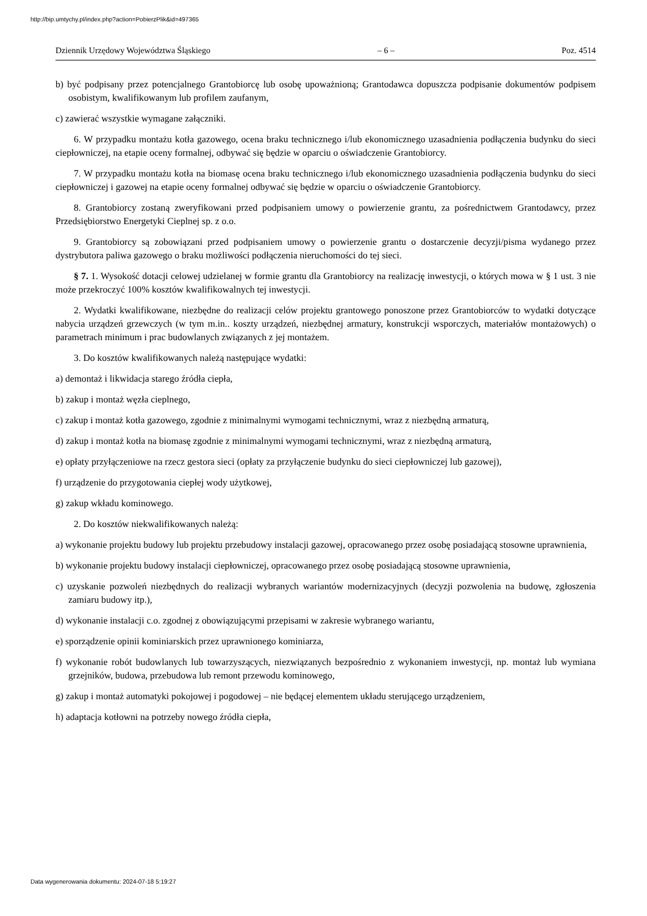http://bip.umtychy.pl/index.php?action=PobierzPlik&id=497365
Dziennik Urzędowy Województwa Śląskiego – 6 – Poz. 4514
b) być podpisany przez potencjalnego Grantobiorcę lub osobę upoważnioną; Grantodawca dopuszcza podpisanie dokumentów podpisem osobistym, kwalifikowanym lub profilem zaufanym,
c) zawierać wszystkie wymagane załączniki.
6. W przypadku montażu kotła gazowego, ocena braku technicznego i/lub ekonomicznego uzasadnienia podłączenia budynku do sieci ciepłowniczej, na etapie oceny formalnej, odbywać się będzie w oparciu o oświadczenie Grantobiorcy.
7. W przypadku montażu kotła na biomasę ocena braku technicznego i/lub ekonomicznego uzasadnienia podłączenia budynku do sieci ciepłowniczej i gazowej na etapie oceny formalnej odbywać się będzie w oparciu o oświadczenie Grantobiorcy.
8. Grantobiorcy zostaną zweryfikowani przed podpisaniem umowy o powierzenie grantu, za pośrednictwem Grantodawcy, przez Przedsiębiorstwo Energetyki Cieplnej sp. z o.o.
9. Grantobiorcy są zobowiązani przed podpisaniem umowy o powierzenie grantu o dostarczenie decyzji/pisma wydanego przez dystrybutora paliwa gazowego o braku możliwości podłączenia nieruchomości do tej sieci.
§ 7. 1. Wysokość dotacji celowej udzielanej w formie grantu dla Grantobiorcy na realizację inwestycji, o których mowa w § 1 ust. 3 nie może przekroczyć 100% kosztów kwalifikowalnych tej inwestycji.
2. Wydatki kwalifikowane, niezbędne do realizacji celów projektu grantowego ponoszone przez Grantobiorców to wydatki dotyczące nabycia urządzeń grzewczych (w tym m.in.. koszty urządzeń, niezbędnej armatury, konstrukcji wsporczych, materiałów montażowych) o parametrach minimum i prac budowlanych związanych z jej montażem.
3. Do kosztów kwalifikowanych należą następujące wydatki:
a) demontaż i likwidacja starego źródła ciepła,
b) zakup i montaż węzła cieplnego,
c) zakup i montaż kotła gazowego, zgodnie z minimalnymi wymogami technicznymi, wraz z niezbędną armaturą,
d) zakup i montaż kotła na biomasę zgodnie z minimalnymi wymogami technicznymi, wraz z niezbędną armaturą,
e) opłaty przyłączeniowe na rzecz gestora sieci (opłaty za przyłączenie budynku do sieci ciepłowniczej lub gazowej),
f) urządzenie do przygotowania ciepłej wody użytkowej,
g) zakup wkładu kominowego.
2. Do kosztów niekwalifikowanych należą:
a) wykonanie projektu budowy lub projektu przebudowy instalacji gazowej, opracowanego przez osobę posiadającą stosowne uprawnienia,
b) wykonanie projektu budowy instalacji ciepłowniczej, opracowanego przez osobę posiadającą stosowne uprawnienia,
c) uzyskanie pozwoleń niezbędnych do realizacji wybranych wariantów modernizacyjnych (decyzji pozwolenia na budowę, zgłoszenia zamiaru budowy itp.),
d) wykonanie instalacji c.o. zgodnej z obowiązującymi przepisami w zakresie wybranego wariantu,
e) sporządzenie opinii kominiarskich przez uprawnionego kominiarza,
f) wykonanie robót budowlanych lub towarzyszących, niezwiązanych bezpośrednio z wykonaniem inwestycji, np. montaż lub wymiana grzejników, budowa, przebudowa lub remont przewodu kominowego,
g) zakup i montaż automatyki pokojowej i pogodowej – nie będącej elementem układu sterującego urządzeniem,
h) adaptacja kotłowni na potrzeby nowego źródła ciepła,
Data wygenerowania dokumentu: 2024-07-18 5:19:27